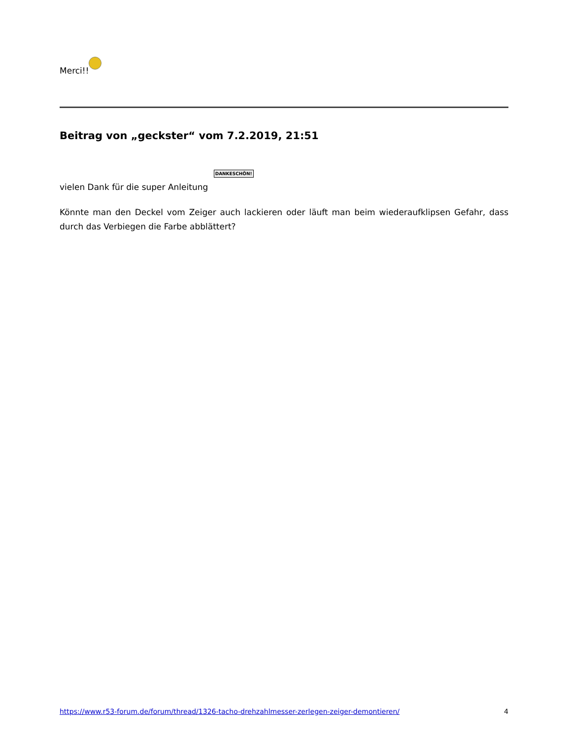Merci!!
Beitrag von „geckster“ vom 7.2.2019, 21:51
vielen Dank für die super Anleitung DANKESCHÖN!
Könnte man den Deckel vom Zeiger auch lackieren oder läuft man beim wiederaufklipsen Gefahr, dass durch das Verbiegen die Farbe abblättert?
https://www.r53-forum.de/forum/thread/1326-tacho-drehzahlmesser-zerlegen-zeiger-demontieren/ 4